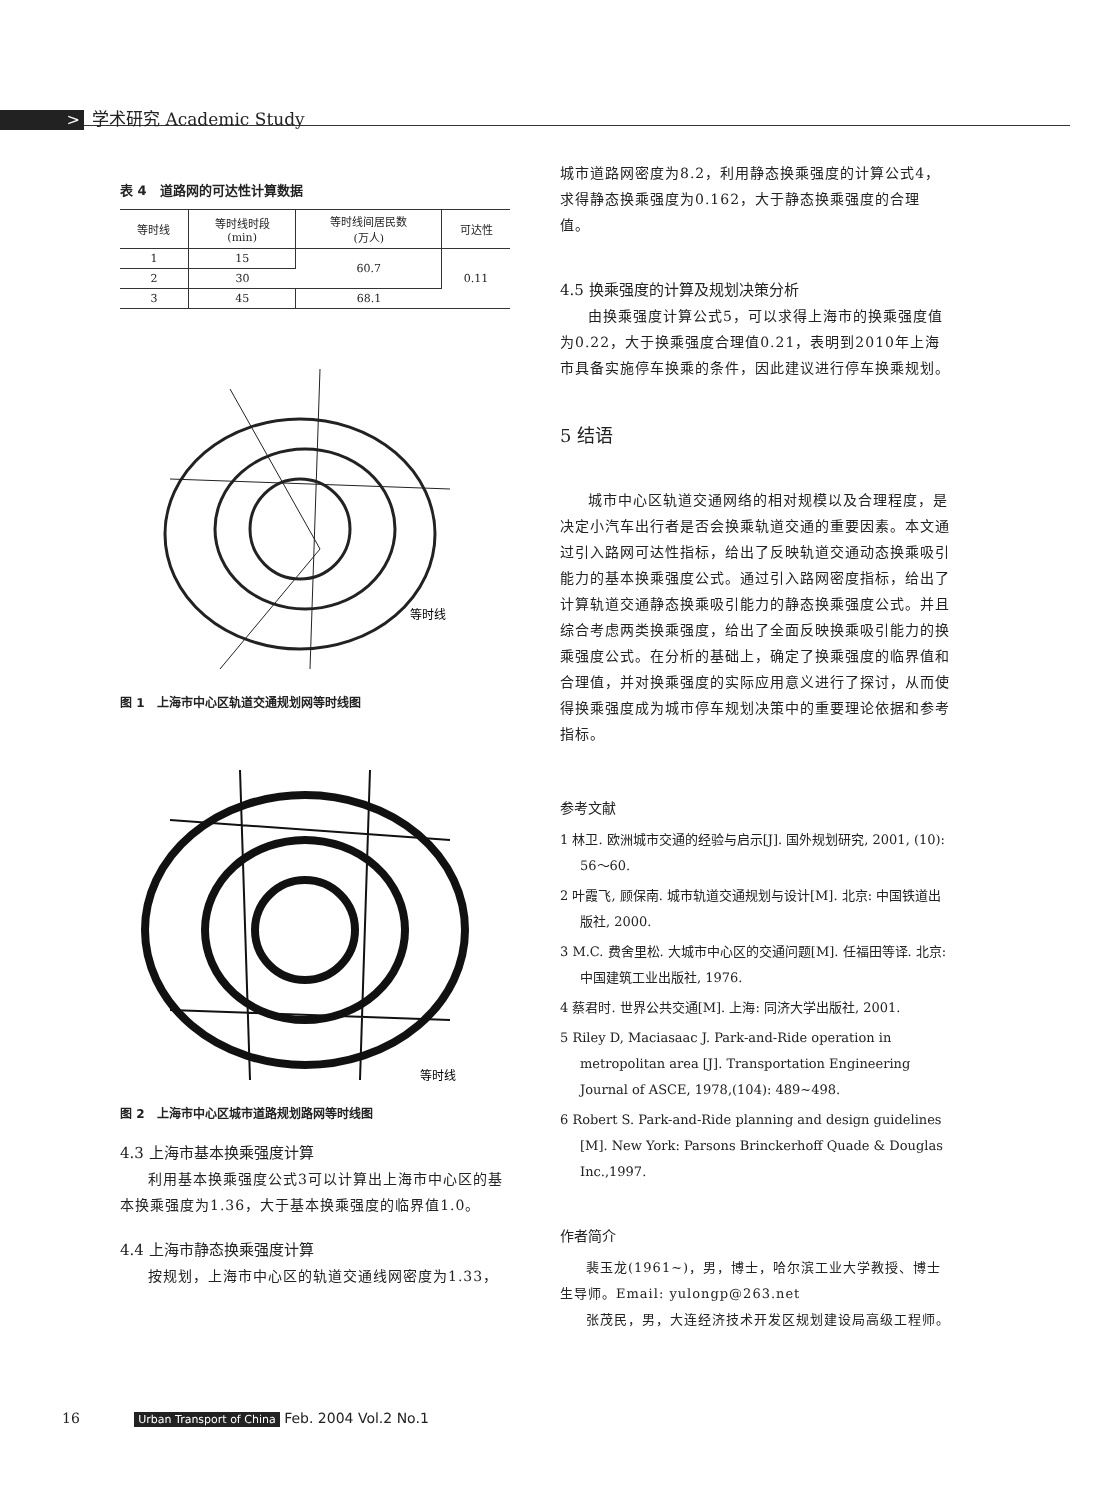> 学术研究 Academic Study
表 4　道路网的可达性计算数据
| 等时线 | 等时线时段 (min) | 等时线间居民数 (万人) | 可达性 |
| --- | --- | --- | --- |
| 1 | 15 | 60.7 | 0.11 |
| 2 | 30 | | |
| 3 | 45 | 68.1 | |
等时线
图 1　上海市中心区轨道交通规划网等时线图
等时线
图 2　上海市中心区城市道路规划路网等时线图
4.3 上海市基本换乘强度计算
利用基本换乘强度公式3可以计算出上海市中心区的基本换乘强度为1.36，大于基本换乘强度的临界值1.0。
4.4 上海市静态换乘强度计算
按规划，上海市中心区的轨道交通线网密度为1.33，
城市道路网密度为8.2，利用静态换乘强度的计算公式4，求得静态换乘强度为0.162，大于静态换乘强度的合理值。
4.5 换乘强度的计算及规划决策分析
由换乘强度计算公式5，可以求得上海市的换乘强度值为0.22，大于换乘强度合理值0.21，表明到2010年上海市具备实施停车换乘的条件，因此建议进行停车换乘规划。
5 结语
城市中心区轨道交通网络的相对规模以及合理程度，是决定小汽车出行者是否会换乘轨道交通的重要因素。本文通过引入路网可达性指标，给出了反映轨道交通动态换乘吸引能力的基本换乘强度公式。通过引入路网密度指标，给出了计算轨道交通静态换乘吸引能力的静态换乘强度公式。并且综合考虑两类换乘强度，给出了全面反映换乘吸引能力的换乘强度公式。在分析的基础上，确定了换乘强度的临界值和合理值，并对换乘强度的实际应用意义进行了探讨，从而使得换乘强度成为城市停车规划决策中的重要理论依据和参考指标。
参考文献
1 林卫. 欧洲城市交通的经验与启示[J]. 国外规划研究, 2001, (10): 56～60.
2 叶霞飞, 顾保南. 城市轨道交通规划与设计[M]. 北京: 中国铁道出版社, 2000.
3 M.C. 费舍里松. 大城市中心区的交通问题[M]. 任福田等译. 北京: 中国建筑工业出版社, 1976.
4 蔡君时. 世界公共交通[M]. 上海: 同济大学出版社, 2001.
5 Riley D, Maciasaac J. Park-and-Ride operation in metropolitan area [J]. Transportation Engineering Journal of ASCE, 1978,(104): 489~498.
6 Robert S. Park-and-Ride planning and design guidelines [M]. New York: Parsons Brinckerhoff Quade & Douglas Inc.,1997.
作者简介
裴玉龙(1961~)，男，博士，哈尔滨工业大学教授、博士生导师。Email: yulongp@263.net
张茂民，男，大连经济技术开发区规划建设局高级工程师。
16 Urban Transport of China Feb. 2004 Vol.2 No.1